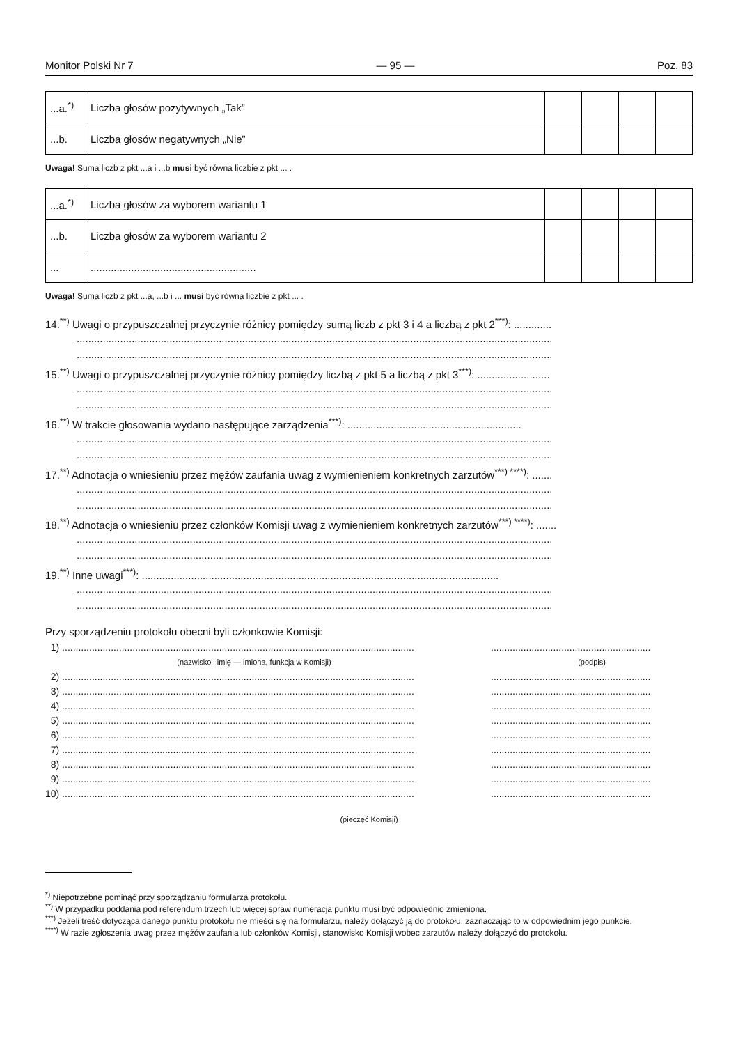Monitor Polski Nr 7 — 95 — Poz. 83
| ...a.<sup>*)</sup> | Liczba głosów pozytywnych „Tak” | | | | |
| ...b. | Liczba głosów negatywnych „Nie” | | | | |
Uwaga! Suma liczb z pkt ...a i ...b musi być równa liczbie z pkt ... .
| ...a.<sup>*)</sup> | Liczba głosów za wyborem wariantu 1 | | | | |
| ...b. | Liczba głosów za wyborem wariantu 2 | | | | |
| ... | ......................................................... | | | | |
Uwaga! Suma liczb z pkt ...a, ...b i ... musi być równa liczbie z pkt ... .
14.<sup>**)</sup> Uwagi o przypuszczalnej przyczynie różnicy pomiędzy sumą liczb z pkt 3 i 4 a liczbą z pkt 2<sup>***)</sup>: .............
....................................................................................................................................................................
....................................................................................................................................................................
15.<sup>**)</sup> Uwagi o przypuszczalnej przyczynie różnicy pomiędzy liczbą z pkt 5 a liczbą z pkt 3<sup>***)</sup>: .........................
....................................................................................................................................................................
....................................................................................................................................................................
16.<sup>**)</sup> W trakcie głosowania wydano następujące zarządzenia<sup>***)</sup>: ............................................................
....................................................................................................................................................................
....................................................................................................................................................................
17.<sup>**)</sup> Adnotacja o wniesieniu przez mężów zaufania uwag z wymienieniem konkretnych zarzutów<sup>***) ****)</sup>: .......
....................................................................................................................................................................
....................................................................................................................................................................
18.<sup>**)</sup> Adnotacja o wniesieniu przez członków Komisji uwag z wymienieniem konkretnych zarzutów<sup>***) ****)</sup>: .......
....................................................................................................................................................................
....................................................................................................................................................................
19.<sup>**)</sup> Inne uwagi<sup>***)</sup>: ...........................................................................................................................
....................................................................................................................................................................
....................................................................................................................................................................
Przy sporządzeniu protokołu obecni byli członkowie Komisji:
1) .................................................................................................................................. ...........................................................
(nazwisko i imię — imiona, funkcja w Komisji) (podpis)
2) .................................................................................................................................. ...........................................................
3) .................................................................................................................................. ...........................................................
4) .................................................................................................................................. ...........................................................
5) .................................................................................................................................. ...........................................................
6) .................................................................................................................................. ...........................................................
7) .................................................................................................................................. ...........................................................
8) .................................................................................................................................. ...........................................................
9) .................................................................................................................................. ...........................................................
10) .................................................................................................................................. ...........................................................
(pieczęć Komisji)
<sup>*)</sup> Niepotrzebne pominąć przy sporządzaniu formularza protokołu.
<sup>**)</sup> W przypadku poddania pod referendum trzech lub więcej spraw numeracja punktu musi być odpowiednio zmieniona.
<sup>***)</sup> Jeżeli treść dotycząca danego punktu protokołu nie mieści się na formularzu, należy dołączyć ją do protokołu, zaznaczając to w odpowiednim jego punkcie.
<sup>****)</sup> W razie zgłoszenia uwag przez mężów zaufania lub członków Komisji, stanowisko Komisji wobec zarzutów należy dołączyć do protokołu.